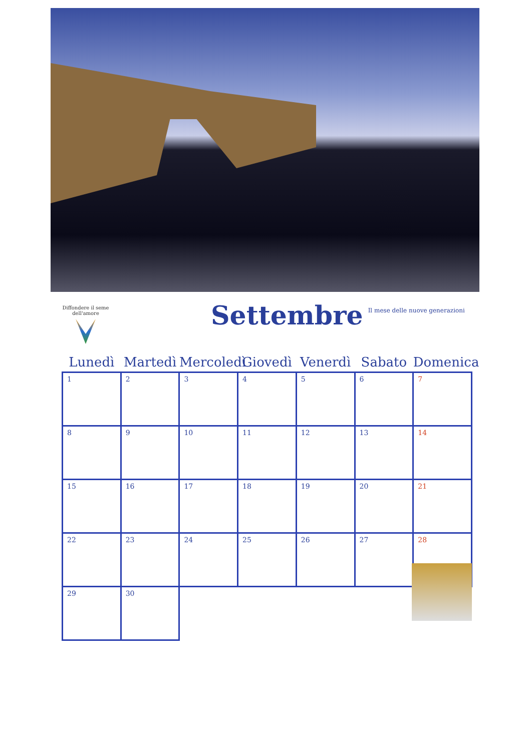Diffondere il seme dell'amore
Settembre
Il mese delle nuove generazioni
| Lunedì | Martedì | Mercoledì | Giovedì | Venerdì | Sabato | Domenica |
| --- | --- | --- | --- | --- | --- | --- |
| 1 | 2 | 3 | 4 | 5 | 6 | 7 |
| 8 | 9 | 10 | 11 | 12 | 13 | 14 |
| 15 | 16 | 17 | 18 | 19 | 20 | 21 |
| 22 | 23 | 24 | 25 | 26 | 27 | 28 |
| 29 | 30 | | | | | |